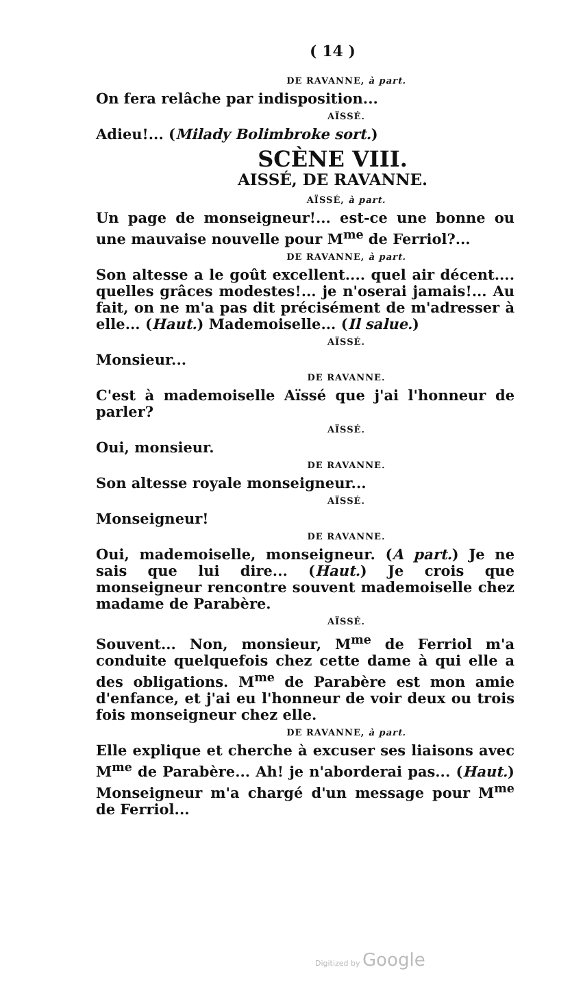( 14 )
DE RAVANNE, à part.
On fera relâche par indisposition...
AÏSSÉ.
Adieu!... (Milady Bolimbroke sort.)
SCÈNE VIII.
AISSÉ, DE RAVANNE.
AÏSSÉ, à part.
Un page de monseigneur!... est-ce une bonne ou une mauvaise nouvelle pour M<sup>me</sup> de Ferriol?...
DE RAVANNE, à part.
Son altesse a le goût excellent.... quel air décent.... quelles grâces modestes!... je n'oserai jamais!... Au fait, on ne m'a pas dit précisément de m'adresser à elle... (Haut.) Mademoiselle... (Il salue.)
AÏSSÉ.
Monsieur...
DE RAVANNE.
C'est à mademoiselle Aïssé que j'ai l'honneur de parler?
AÏSSÉ.
Oui, monsieur.
DE RAVANNE.
Son altesse royale monseigneur...
AÏSSÉ.
Monseigneur!
DE RAVANNE.
Oui, mademoiselle, monseigneur. (A part.) Je ne sais que lui dire... (Haut.) Je crois que monseigneur rencontre souvent mademoiselle chez madame de Parabère.
AÏSSÉ.
Souvent... Non, monsieur, M<sup>me</sup> de Ferriol m'a conduite quelquefois chez cette dame à qui elle a des obligations. M<sup>me</sup> de Parabère est mon amie d'enfance, et j'ai eu l'honneur de voir deux ou trois fois monseigneur chez elle.
DE RAVANNE, à part.
Elle explique et cherche à excuser ses liaisons avec M<sup>me</sup> de Parabère... Ah! je n'aborderai pas... (Haut.) Monseigneur m'a chargé d'un message pour M<sup>me</sup> de Ferriol...
Digitized by Google